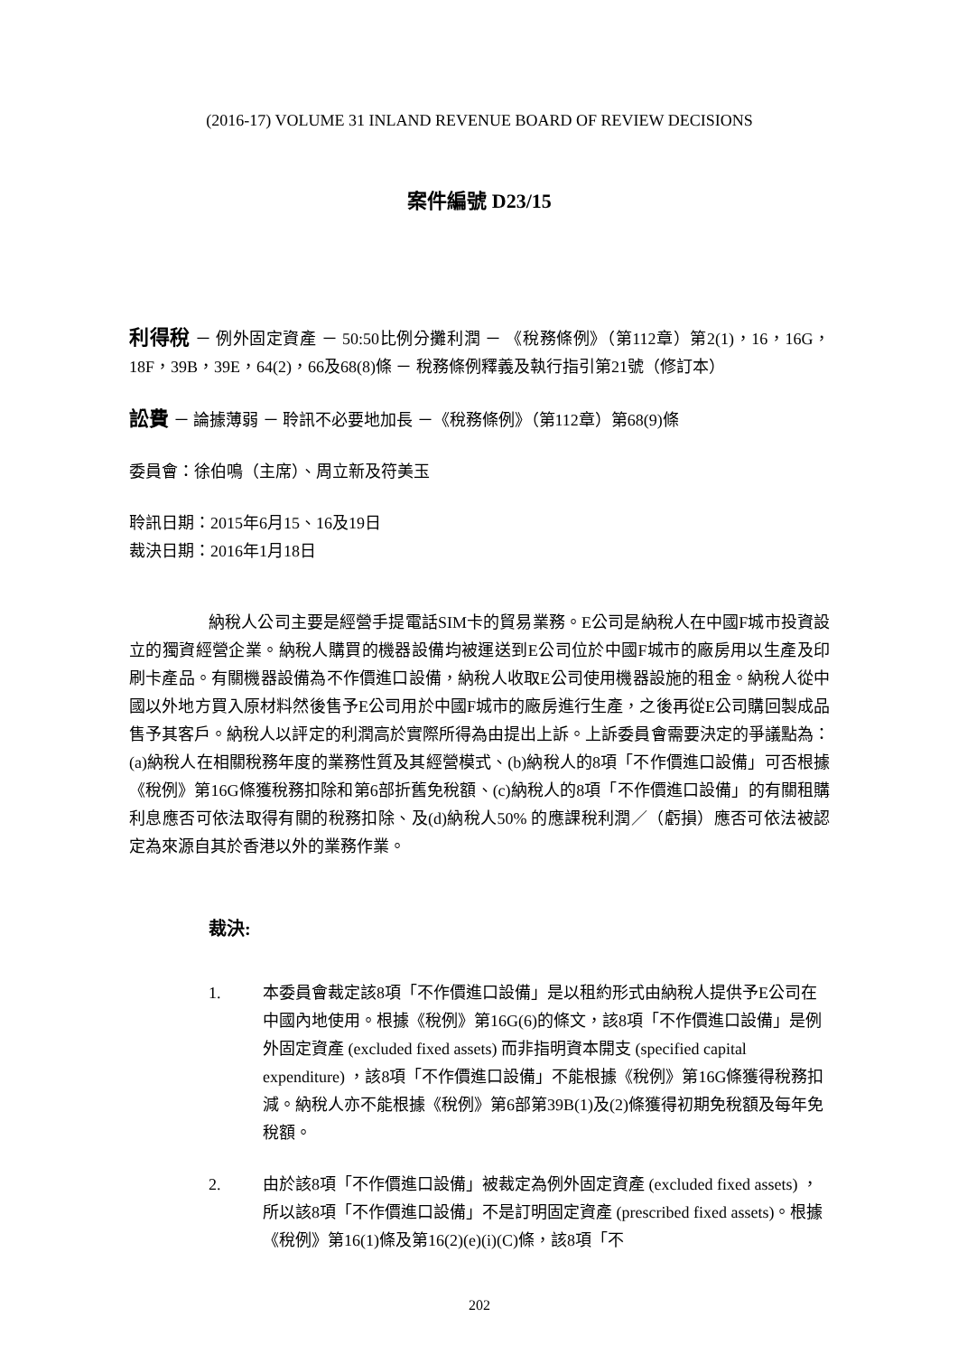(2016-17) VOLUME 31 INLAND REVENUE BOARD OF REVIEW DECISIONS
案件編號 D23/15
利得稅 － 例外固定資產 － 50:50比例分攤利潤 － 《稅務條例》（第112章）第2(1)，16，16G，18F，39B，39E，64(2)，66及68(8)條 － 稅務條例釋義及執行指引第21號（修訂本）
訟費 － 論據薄弱 － 聆訊不必要地加長 －《稅務條例》（第112章）第68(9)條
委員會：徐伯鳴（主席）、周立新及符美玉
聆訊日期：2015年6月15、16及19日
裁決日期：2016年1月18日
納稅人公司主要是經營手提電話SIM卡的貿易業務。E公司是納稅人在中國F城市投資設立的獨資經營企業。納稅人購買的機器設備均被運送到E公司位於中國F城市的廠房用以生產及印刷卡產品。有關機器設備為不作價進口設備，納稅人收取E公司使用機器設施的租金。納稅人從中國以外地方買入原材料然後售予E公司用於中國F城市的廠房進行生產，之後再從E公司購回製成品售予其客戶。納稅人以評定的利潤高於實際所得為由提出上訴。上訴委員會需要決定的爭議點為：(a)納稅人在相關稅務年度的業務性質及其經營模式、(b)納稅人的8項「不作價進口設備」可否根據《稅例》第16G條獲稅務扣除和第6部折舊免稅額、(c)納稅人的8項「不作價進口設備」的有關租購利息應否可依法取得有關的稅務扣除、及(d)納稅人50% 的應課稅利潤／（虧損）應否可依法被認定為來源自其於香港以外的業務作業。
裁決:
1. 本委員會裁定該8項「不作價進口設備」是以租約形式由納稅人提供予E公司在中國內地使用。根據《稅例》第16G(6)的條文，該8項「不作價進口設備」是例外固定資產 (excluded fixed assets) 而非指明資本開支 (specified capital expenditure) ，該8項「不作價進口設備」不能根據《稅例》第16G條獲得稅務扣減。納稅人亦不能根據《稅例》第6部第39B(1)及(2)條獲得初期免稅額及每年免稅額。
2. 由於該8項「不作價進口設備」被裁定為例外固定資產 (excluded fixed assets) ，所以該8項「不作價進口設備」不是訂明固定資產 (prescribed fixed assets)。根據《稅例》第16(1)條及第16(2)(e)(i)(C)條，該8項「不
202